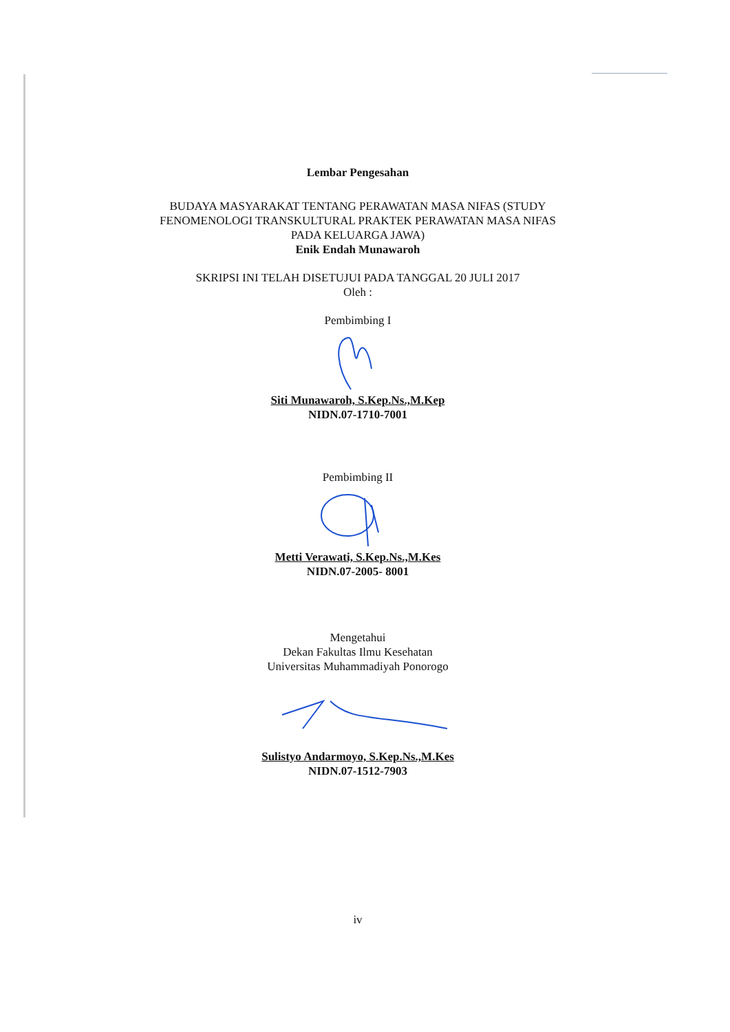Lembar Pengesahan
BUDAYA MASYARAKAT TENTANG PERAWATAN MASA NIFAS (STUDY FENOMENOLOGI TRANSKULTURAL PRAKTEK PERAWATAN MASA NIFAS PADA KELUARGA JAWA)
Enik Endah Munawaroh
SKRIPSI INI TELAH DISETUJUI PADA TANGGAL 20 JULI 2017
Oleh :
Pembimbing I
Siti Munawaroh, S.Kep.Ns.,M.Kep
NIDN.07-1710-7001
Pembimbing II
Metti Verawati, S.Kep.Ns.,M.Kes
NIDN.07-2005- 8001
Mengetahui
Dekan Fakultas Ilmu Kesehatan
Universitas Muhammadiyah Ponorogo
Sulistyo Andarmoyo, S.Kep.Ns.,M.Kes
NIDN.07-1512-7903
iv